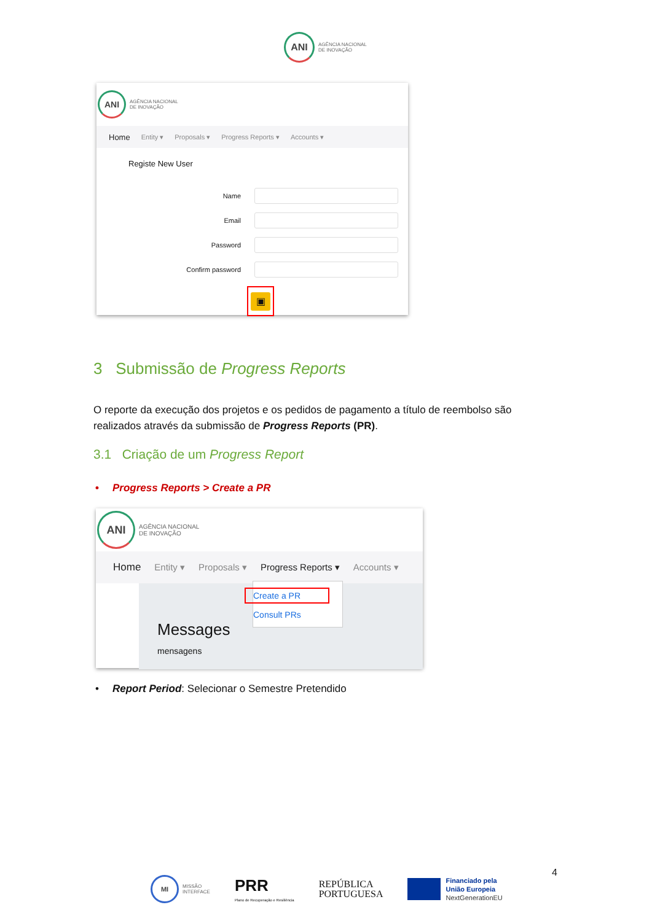ANI
AGÊNCIA NACIONAL
DE INOVAÇÃO
ANI
AGÊNCIA NACIONAL
DE INOVAÇÃO
Home Entity ▾ Proposals ▾ Progress Reports ▾ Accounts ▾
Registe New User
Name
Email
Password
Confirm password
▣
3 Submissão de Progress Reports
O reporte da execução dos projetos e os pedidos de pagamento a título de reembolso são realizados através da submissão de Progress Reports (PR).
3.1 Criação de um Progress Report
• Progress Reports > Create a PR
ANI
AGÊNCIA NACIONAL
DE INOVAÇÃO
Home Entity ▾ Proposals ▾ Progress Reports ▾ Accounts ▾
Create a PR
Consult PRs
Messages
mensagens
• Report Period: Selecionar o Semestre Pretendido
4
MI
MISSÃO
INTERFACE
PRR
Plano de Recuperação e Resiliência
REPÚBLICA
PORTUGUESA
Financiado pela
União Europeia
NextGenerationEU